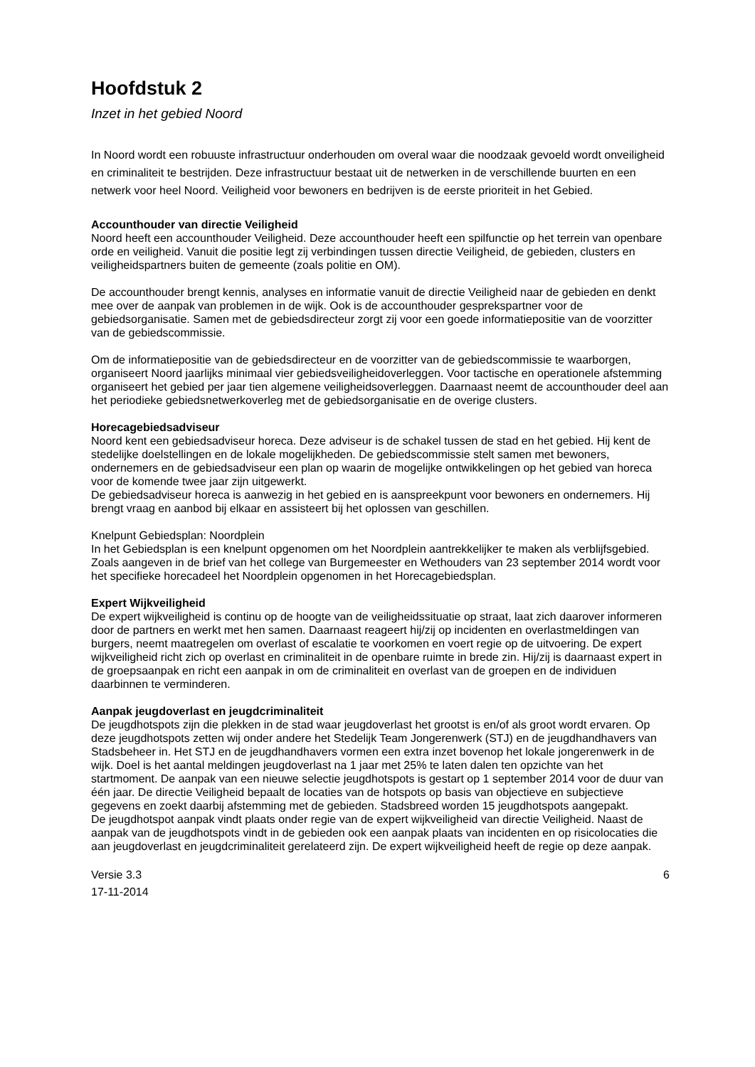Hoofdstuk 2
Inzet in het gebied Noord
In Noord wordt een robuuste infrastructuur onderhouden om overal waar die noodzaak gevoeld wordt onveiligheid en criminaliteit te bestrijden. Deze infrastructuur bestaat uit de netwerken in de verschillende buurten en een netwerk voor heel Noord. Veiligheid voor bewoners en bedrijven is de eerste prioriteit in het Gebied.
Accounthouder van directie Veiligheid
Noord heeft een accounthouder Veiligheid. Deze accounthouder heeft een spilfunctie op het terrein van openbare orde en veiligheid. Vanuit die positie legt zij verbindingen tussen directie Veiligheid, de gebieden, clusters en veiligheidspartners buiten de gemeente (zoals politie en OM).
De accounthouder brengt kennis, analyses en informatie vanuit de directie Veiligheid naar de gebieden en denkt mee over de aanpak van problemen in de wijk. Ook is de accounthouder gesprekspartner voor de gebiedsorganisatie. Samen met de gebiedsdirecteur zorgt zij voor een goede informatiepositie van de voorzitter van de gebiedscommissie.
Om de informatiepositie van de gebiedsdirecteur en de voorzitter van de gebiedscommissie te waarborgen, organiseert Noord jaarlijks minimaal vier gebiedsveiligheidoverleggen. Voor tactische en operationele afstemming organiseert het gebied per jaar tien algemene veiligheidsoverleggen. Daarnaast neemt de accounthouder deel aan het periodieke gebiedsnetwerkoverleg met de gebiedsorganisatie en de overige clusters.
Horecagebiedsadviseur
Noord kent een gebiedsadviseur horeca. Deze adviseur is de schakel tussen de stad en het gebied. Hij kent de stedelijke doelstellingen en de lokale mogelijkheden. De gebiedscommissie stelt samen met bewoners, ondernemers en de gebiedsadviseur een plan op waarin de mogelijke ontwikkelingen op het gebied van horeca voor de komende twee jaar zijn uitgewerkt.
De gebiedsadviseur horeca is aanwezig in het gebied en is aanspreekpunt voor bewoners en ondernemers. Hij brengt vraag en aanbod bij elkaar en assisteert bij het oplossen van geschillen.
Knelpunt Gebiedsplan: Noordplein
In het Gebiedsplan is een knelpunt opgenomen om het Noordplein aantrekkelijker te maken als verblijfsgebied. Zoals aangeven in de brief van het college van Burgemeester en Wethouders van 23 september 2014 wordt voor het specifieke horecadeel het Noordplein opgenomen in het Horecagebiedsplan.
Expert Wijkveiligheid
De expert wijkveiligheid is continu op de hoogte van de veiligheidssituatie op straat, laat zich daarover informeren door de partners en werkt met hen samen. Daarnaast reageert hij/zij op incidenten en overlastmeldingen van burgers, neemt maatregelen om overlast of escalatie te voorkomen en voert regie op de uitvoering. De expert wijkveiligheid richt zich op overlast en criminaliteit in de openbare ruimte in brede zin. Hij/zij is daarnaast expert in de groepsaanpak en richt een aanpak in om de criminaliteit en overlast van de groepen en de individuen daarbinnen te verminderen.
Aanpak jeugdoverlast en jeugdcriminaliteit
De jeugdhotspots zijn die plekken in de stad waar jeugdoverlast het grootst is en/of als groot wordt ervaren. Op deze jeugdhotspots zetten wij onder andere het Stedelijk Team Jongerenwerk (STJ) en de jeugdhandhavers van Stadsbeheer in. Het STJ en de jeugdhandhavers vormen een extra inzet bovenop het lokale jongerenwerk in de wijk. Doel is het aantal meldingen jeugdoverlast na 1 jaar met 25% te laten dalen ten opzichte van het startmoment. De aanpak van een nieuwe selectie jeugdhotspots is gestart op 1 september 2014 voor de duur van één jaar. De directie Veiligheid bepaalt de locaties van de hotspots op basis van objectieve en subjectieve gegevens en zoekt daarbij afstemming met de gebieden. Stadsbreed worden 15 jeugdhotspots aangepakt.
De jeugdhotspot aanpak vindt plaats onder regie van de expert wijkveiligheid van directie Veiligheid. Naast de aanpak van de jeugdhotspots vindt in de gebieden ook een aanpak plaats van incidenten en op risicolocaties die aan jeugdoverlast en jeugdcriminaliteit gerelateerd zijn. De expert wijkveiligheid heeft de regie op deze aanpak.
Versie 3.3
17-11-2014
6